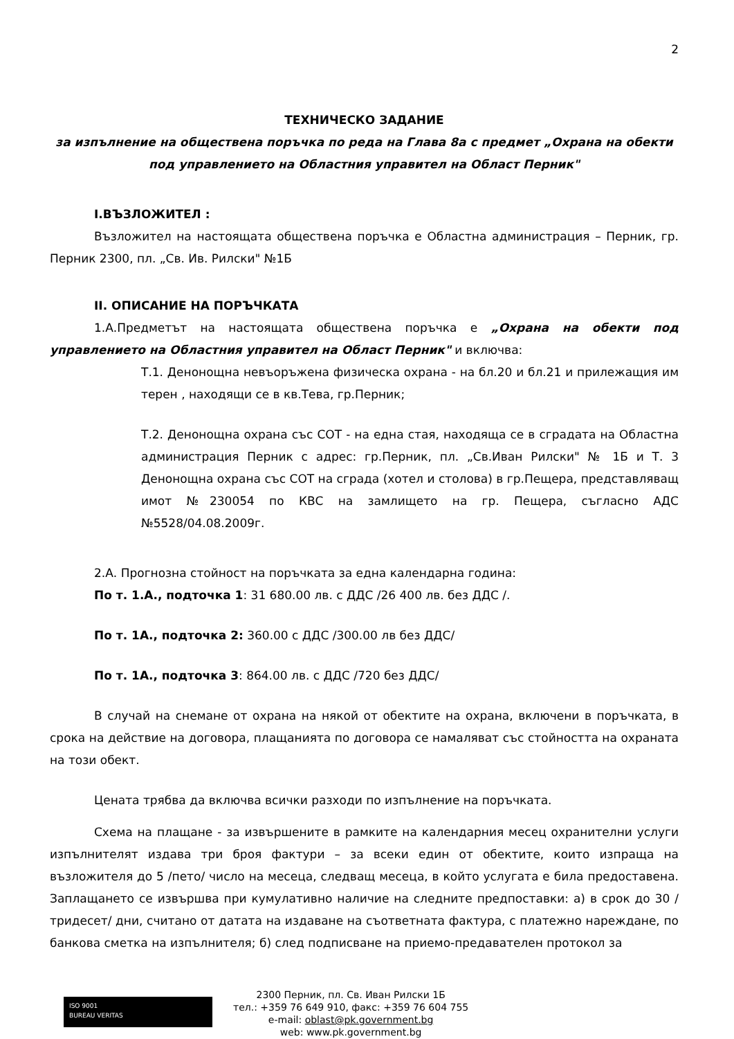2
ТЕХНИЧЕСКО ЗАДАНИЕ
за изпълнение на обществена поръчка по реда на Глава 8а с предмет „Охрана на обекти под управлението на Областния управител на Област Перник"
I.ВЪЗЛОЖИТЕЛ :
Възложител на настоящата обществена поръчка е Областна администрация – Перник, гр. Перник 2300, пл. „Св. Ив. Рилски" №1Б
II. ОПИСАНИЕ НА ПОРЪЧКАТА
1.А.Предметът на настоящата обществена поръчка е „Охрана на обекти под управлението на Областния управител на Област Перник" и включва:
Т.1. Денонощна невъоръжена физическа охрана - на бл.20 и бл.21 и прилежащия им терен , находящи се в кв.Тева, гр.Перник;
Т.2. Денонощна охрана със СОТ - на една стая, находяща се в сградата на Областна администрация Перник с адрес: гр.Перник, пл. „Св.Иван Рилски" № 1Б и Т. 3 Денонощна охрана със СОТ на сграда (хотел и столова) в гр.Пещера, представляващ имот №230054 по КВС на замлището на гр. Пещера, съгласно АДС №5528/04.08.2009г.
2.А. Прогнозна стойност на поръчката за една календарна година:
По т. 1.А., подточка 1: 31 680.00 лв. с ДДС /26 400 лв. без ДДС /.
По т. 1А., подточка 2: 360.00 с ДДС /300.00 лв без ДДС/
По т. 1А., подточка 3: 864.00 лв. с ДДС /720 без ДДС/
В случай на снемане от охрана на някой от обектите на охрана, включени в поръчката, в срока на действие на договора, плащанията по договора се намаляват със стойността на охраната на този обект.
Цената трябва да включва всички разходи по изпълнение на поръчката.
Схема на плащане - за извършените в рамките на календарния месец охранителни услуги изпълнителят издава три броя фактури – за всеки един от обектите, които изпраща на възложителя до 5 /пето/ число на месеца, следващ месеца, в който услугата е била предоставена. Заплащането се извършва при кумулативно наличие на следните предпоставки: а) в срок до 30 /тридесет/ дни, считано от датата на издаване на съответната фактура, с платежно нареждане, по банкова сметка на изпълнителя; б) след подписване на приемо-предавателен протокол за
ISO 9001
BUREAU VERITAS
2300 Перник, пл. Св. Иван Рилски 1Б
тел.: +359 76 649 910, факс: +359 76 604 755
e-mail: oblast@pk.government.bg
web: www.pk.government.bg